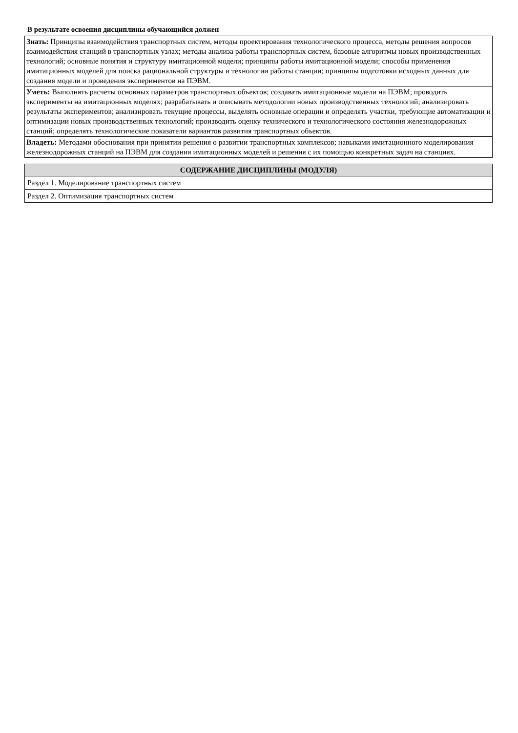В результате освоения дисциплины обучающийся должен
| Знать: Принципы взаимодействия транспортных систем, методы проектирования технологического процесса, методы решения вопросов взаимодействия станций в транспортных узлах; методы анализа работы транспортных систем, базовые алгоритмы новых производственных технологий; основные понятия и структуру имитационной модели; принципы работы имитационной модели; способы применения имитационных моделей для поиска рациональной структуры и технологии работы станции; принципы подготовки исходных данных для создания модели и проведения экспериментов на ПЭВМ. |
| Уметь: Выполнять расчеты основных параметров транспортных объектов; создавать имитационные модели на ПЭВМ; проводить эксперименты на имитационных моделях; разрабатывать и описывать методологии новых производственных технологий; анализировать результаты экспериментов; анализировать текущие процессы, выделять основные операции и определять участки, требующие автоматизации и оптимизации новых производственных технологий; производить оценку технического и технологического состояния железнодорожных станций; определять технологические показатели вариантов развития транспортных объектов. |
| Владеть: Методами обоснования при принятии решения о развитии транспортных комплексов; навыками имитационного моделирования железнодорожных станций на ПЭВМ для создания имитационных моделей и решения с их помощью конкретных задач на станциях. |
| СОДЕРЖАНИЕ ДИСЦИПЛИНЫ (МОДУЛЯ) |
| --- |
| Раздел 1. Моделирование транспортных систем |
| Раздел 2. Оптимизация транспортных систем |